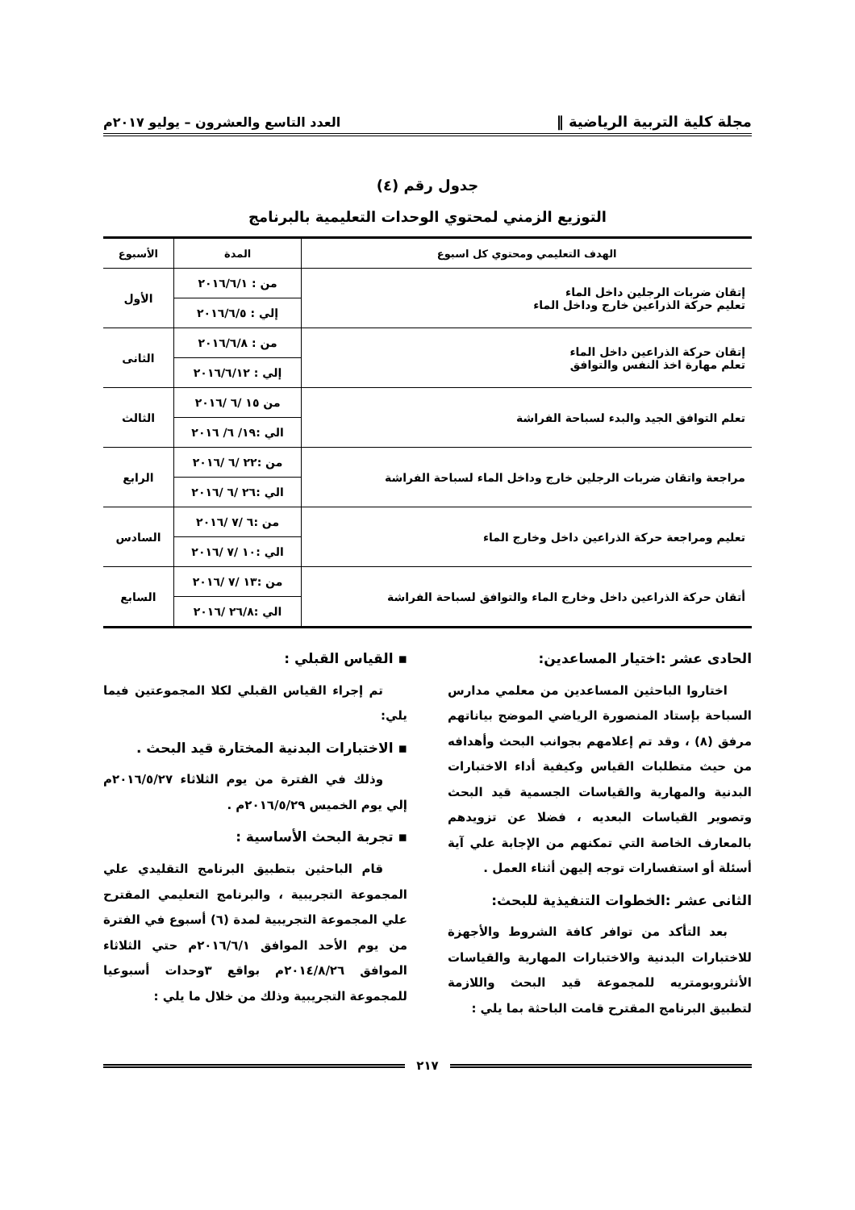مجلة كلية التربية الرياضية ‖ العدد التاسع والعشرون – يوليو ٢٠١٧م
جدول رقم (٤)
التوزيع الزمني لمحتوي الوحدات التعليمية بالبرنامج
| الهدف التعليمي ومحتوي كل اسبوع | المدة | الأسبوع |
| --- | --- | --- |
| إتقان ضربات الرجلين داخل الماء تعليم حركة الذراعين خارج وداخل الماء | من : ٢٠١٦/٦/١ | الأول |
| | إلي : ٢٠١٦/٦/٥ | |
| إتقان حركة الذراعين داخل الماء تعلم مهارة اخذ النفس والتوافق | من : ٢٠١٦/٦/٨ | الثانى |
| | إلي : ٢٠١٦/٦/١٢ | |
| تعلم التوافق الجيد والبدء لسباحة الفراشة | من ١٥ /٦ /٢٠١٦ | الثالث |
| | الي :١٩/ ٦/ ٢٠١٦ | |
| مراجعة واتقان ضربات الرجلين خارج وداخل الماء لسباحة الفراشة | من :٢٢ /٦ /٢٠١٦ | الرابع |
| | الي :٢٦ /٦ /٢٠١٦ | |
| تعليم ومراجعة حركة الذراعين داخل وخارج الماء | من :٦ /٧ /٢٠١٦ | السادس |
| | الي :١٠ /٧ /٢٠١٦ | |
| أتقان حركة الذراعين داخل وخارج الماء والتوافق لسباحة الفراشة | من :١٣ /٧ /٢٠١٦ | السابع |
| | الي :٢٦/٨ /٢٠١٦ | |
الحادى عشر :اختيار المساعدين:
اختاروا الباحثين المساعدين من معلمي مدارس السباحة بإستاد المنصورة الرياضي الموضح بياناتهم مرفق (٨) ، وقد تم إعلامهم بجوانب البحث وأهدافه من حيث متطلبات القياس وكيفية أداء الاختبارات البدنية والمهارية والقياسات الجسمية قيد البحث وتصوير القياسات البعديه ، فضلا عن تزويدهم بالمعارف الخاصة التي تمكنهم من الإجابة علي آية أسئلة أو استفسارات توجه إليهن أثناء العمل .
الثانى عشر :الخطوات التنفيذية للبحث:
بعد التأكد من توافر كافة الشروط والأجهزة للاختبارات البدنية والاختبارات المهارية والقياسات الأنثروبومتريه للمجموعة قيد البحث واللازمة لتطبيق البرنامج المقترح قامت الباحثة بما يلي :
▪ القياس القبلي :
تم إجراء القياس القبلي لكلا المجموعتين فيما يلي:
▪ الاختبارات البدنية المختارة قيد البحث .
وذلك في الفترة من يوم الثلاثاء ٢٠١٦/٥/٢٧م إلي يوم الخميس ٢٠١٦/٥/٢٩م .
▪ تجربة البحث الأساسية :
قام الباحثين بتطبيق البرنامج التقليدي علي المجموعة التجريبية ، والبرنامج التعليمي المقترح علي المجموعة التجريبية لمدة (٦) أسبوع في الفترة من يوم الأحد الموافق ٢٠١٦/٦/١م حتي الثلاثاء الموافق ٢٠١٤/٨/٢٦م بواقع ٣وحدات أسبوعيا للمجموعة التجريبية وذلك من خلال ما يلي :
٢١٧